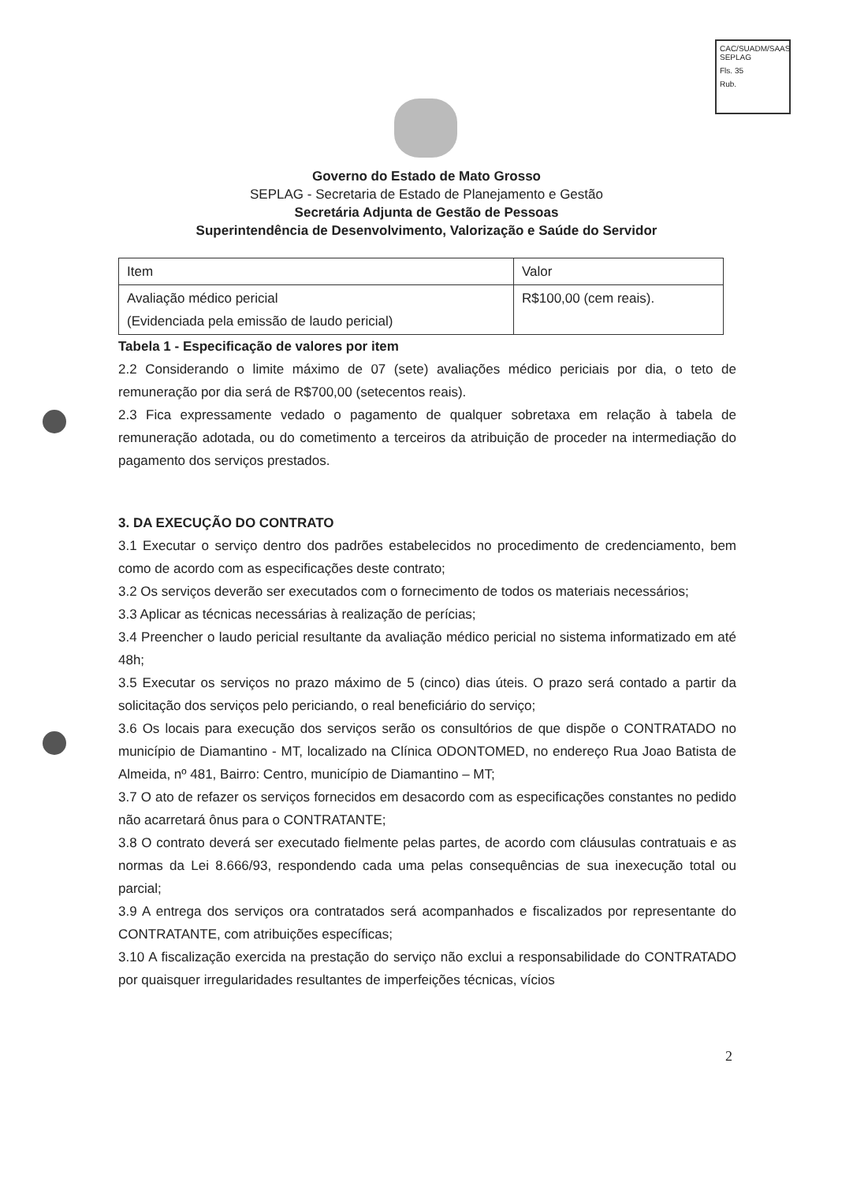CAC/SUADM/SAAS
SEPLAG
Fls. 35
Rub.
Governo do Estado de Mato Grosso
SEPLAG - Secretaria de Estado de Planejamento e Gestão
Secretária Adjunta de Gestão de Pessoas
Superintendência de Desenvolvimento, Valorização e Saúde do Servidor
| Item | Valor |
| Avaliação médico pericial (Evidenciada pela emissão de laudo pericial) | R$100,00 (cem reais). |
Tabela 1 - Especificação de valores por item
2.2 Considerando o limite máximo de 07 (sete) avaliações médico periciais por dia, o teto de remuneração por dia será de R$700,00 (setecentos reais).
2.3 Fica expressamente vedado o pagamento de qualquer sobretaxa em relação à tabela de remuneração adotada, ou do cometimento a terceiros da atribuição de proceder na intermediação do pagamento dos serviços prestados.
3. DA EXECUÇÃO DO CONTRATO
3.1 Executar o serviço dentro dos padrões estabelecidos no procedimento de credenciamento, bem como de acordo com as especificações deste contrato;
3.2 Os serviços deverão ser executados com o fornecimento de todos os materiais necessários;
3.3 Aplicar as técnicas necessárias à realização de perícias;
3.4 Preencher o laudo pericial resultante da avaliação médico pericial no sistema informatizado em até 48h;
3.5 Executar os serviços no prazo máximo de 5 (cinco) dias úteis. O prazo será contado a partir da solicitação dos serviços pelo periciando, o real beneficiário do serviço;
3.6 Os locais para execução dos serviços serão os consultórios de que dispõe o CONTRATADO no município de Diamantino - MT, localizado na Clínica ODONTOMED, no endereço Rua Joao Batista de Almeida, nº 481, Bairro: Centro, município de Diamantino – MT;
3.7 O ato de refazer os serviços fornecidos em desacordo com as especificações constantes no pedido não acarretará ônus para o CONTRATANTE;
3.8 O contrato deverá ser executado fielmente pelas partes, de acordo com cláusulas contratuais e as normas da Lei 8.666/93, respondendo cada uma pelas consequências de sua inexecução total ou parcial;
3.9 A entrega dos serviços ora contratados será acompanhados e fiscalizados por representante do CONTRATANTE, com atribuições específicas;
3.10 A fiscalização exercida na prestação do serviço não exclui a responsabilidade do CONTRATADO por quaisquer irregularidades resultantes de imperfeições técnicas, vícios
2